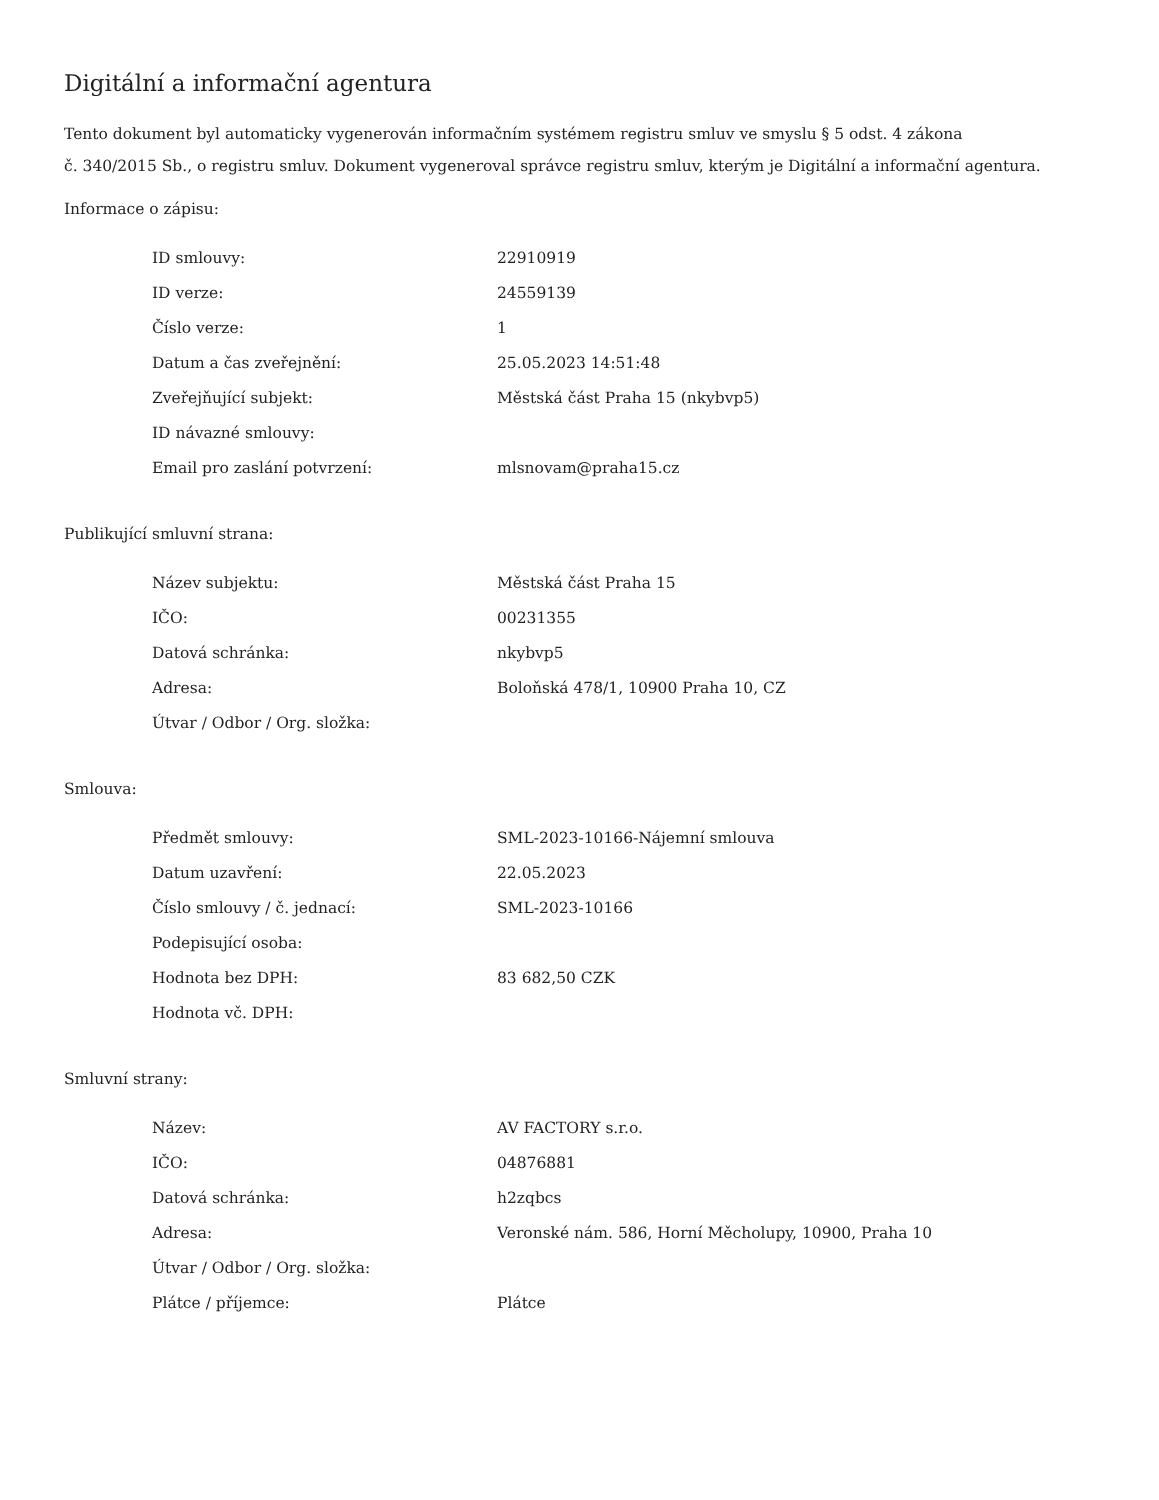Digitální a informační agentura
Tento dokument byl automaticky vygenerován informačním systémem registru smluv ve smyslu § 5 odst. 4 zákona
č. 340/2015 Sb., o registru smluv. Dokument vygeneroval správce registru smluv, kterým je Digitální a informační agentura.
Informace o zápisu:
| ID smlouvy: | 22910919 |
| ID verze: | 24559139 |
| Číslo verze: | 1 |
| Datum a čas zveřejnění: | 25.05.2023 14:51:48 |
| Zveřejňující subjekt: | Městská část Praha 15 (nkybvp5) |
| ID návazné smlouvy: | |
| Email pro zaslání potvrzení: | mlsnovam@praha15.cz |
Publikující smluvní strana:
| Název subjektu: | Městská část Praha 15 |
| IČO: | 00231355 |
| Datová schránka: | nkybvp5 |
| Adresa: | Boloňská 478/1, 10900 Praha 10, CZ |
| Útvar / Odbor / Org. složka: | |
Smlouva:
| Předmět smlouvy: | SML-2023-10166-Nájemní smlouva |
| Datum uzavření: | 22.05.2023 |
| Číslo smlouvy / č. jednací: | SML-2023-10166 |
| Podepisující osoba: | |
| Hodnota bez DPH: | 83 682,50 CZK |
| Hodnota vč. DPH: | |
Smluvní strany:
| Název: | AV FACTORY s.r.o. |
| IČO: | 04876881 |
| Datová schránka: | h2zqbcs |
| Adresa: | Veronské nám. 586, Horní Měcholupy, 10900, Praha 10 |
| Útvar / Odbor / Org. složka: | |
| Plátce / příjemce: | Plátce |